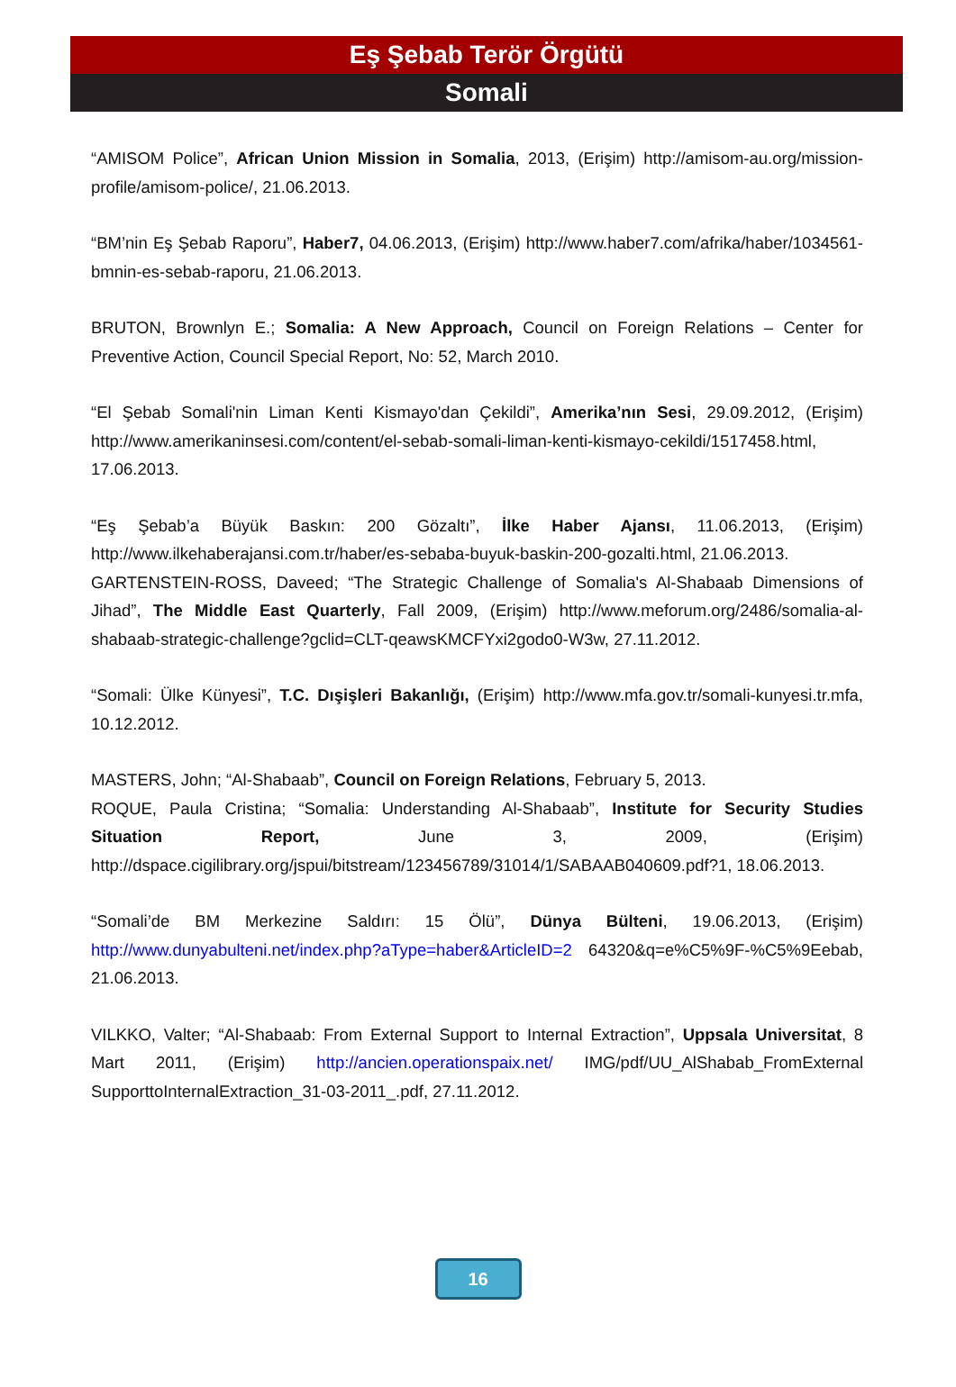Eş Şebab Terör Örgütü
Somali
“AMISOM Police”, African Union Mission in Somalia, 2013, (Erişim) http://amisom-au.org/mission-profile/amisom-police/, 21.06.2013.
“BM’nin Eş Şebab Raporu”, Haber7, 04.06.2013, (Erişim) http://www.haber7.com/afrika/haber/1034561-bmnin-es-sebab-raporu, 21.06.2013.
BRUTON, Brownlyn E.; Somalia: A New Approach, Council on Foreign Relations – Center for Preventive Action, Council Special Report, No: 52, March 2010.
“El Şebab Somali'nin Liman Kenti Kismayo'dan Çekildi”, Amerika’nın Sesi, 29.09.2012, (Erişim) http://www.amerikaninsesi.com/content/el-sebab-somali-liman-kenti-kismayo-cekildi/1517458.html, 17.06.2013.
“Eş Şebab’a Büyük Baskın: 200 Gözaltı”, İlke Haber Ajansı, 11.06.2013, (Erişim) http://www.ilkehaberajansi.com.tr/haber/es-sebaba-buyuk-baskin-200-gozalti.html, 21.06.2013.
GARTENSTEIN-ROSS, Daveed; “The Strategic Challenge of Somalia's Al-Shabaab Dimensions of Jihad”, The Middle East Quarterly, Fall 2009, (Erişim) http://www.meforum.org/2486/somalia-al-shabaab-strategic-challenge?gclid=CLT-qeawsKMCFYxi2godo0-W3w, 27.11.2012.
“Somali: Ülke Künyesi”, T.C. Dışişleri Bakanlığı, (Erişim) http://www.mfa.gov.tr/somali-kunyesi.tr.mfa, 10.12.2012.
MASTERS, John; “Al-Shabaab”, Council on Foreign Relations, February 5, 2013.
ROQUE, Paula Cristina; “Somalia: Understanding Al-Shabaab”, Institute for Security Studies Situation Report, June 3, 2009, (Erişim) http://dspace.cigilibrary.org/jspui/bitstream/123456789/31014/1/SABAAB040609.pdf?1, 18.06.2013.
“Somali’de BM Merkezine Saldırı: 15 Ölü”, Dünya Bülteni, 19.06.2013, (Erişim) http://www.dunyabulteni.net/index.php?aType=haber&ArticleID=2 64320&q=e%C5%9F-%C5%9Eebab, 21.06.2013.
VILKKO, Valter; “Al-Shabaab: From External Support to Internal Extraction”, Uppsala Universitat, 8 Mart 2011, (Erişim) http://ancien.operationspaix.net/ IMG/pdf/UU_AlShabab_FromExternal SupporttoInternalExtraction_31-03-2011_.pdf, 27.11.2012.
16